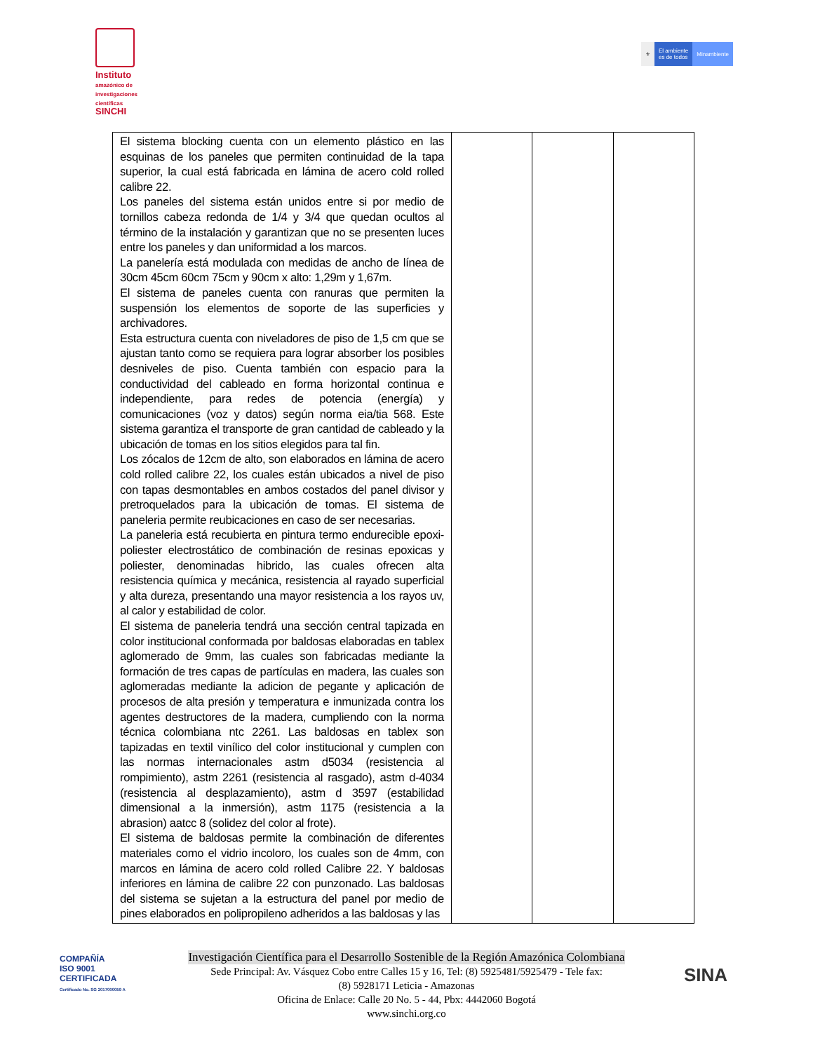Instituto
amazónico de investigaciones científicas
SINCHI
⚜ El ambiente
es de todos
Minambiente
| El sistema blocking cuenta con un elemento plástico en las esquinas de los paneles que permiten continuidad de la tapa superior, la cual está fabricada en lámina de acero cold rolled calibre 22. Los paneles del sistema están unidos entre si por medio de tornillos cabeza redonda de 1/4 y 3/4 que quedan ocultos al término de la instalación y garantizan que no se presenten luces entre los paneles y dan uniformidad a los marcos. La panelería está modulada con medidas de ancho de línea de 30cm 45cm 60cm 75cm y 90cm x alto: 1,29m y 1,67m. El sistema de paneles cuenta con ranuras que permiten la suspensión los elementos de soporte de las superficies y archivadores. Esta estructura cuenta con niveladores de piso de 1,5 cm que se ajustan tanto como se requiera para lograr absorber los posibles desniveles de piso. Cuenta también con espacio para la conductividad del cableado en forma horizontal continua e independiente, para redes de potencia (energía) y comunicaciones (voz y datos) según norma eia/tia 568. Este sistema garantiza el transporte de gran cantidad de cableado y la ubicación de tomas en los sitios elegidos para tal fin. Los zócalos de 12cm de alto, son elaborados en lámina de acero cold rolled calibre 22, los cuales están ubicados a nivel de piso con tapas desmontables en ambos costados del panel divisor y pretroquelados para la ubicación de tomas. El sistema de paneleria permite reubicaciones en caso de ser necesarias. La paneleria está recubierta en pintura termo endurecible epoxi-poliester electrostático de combinación de resinas epoxicas y poliester, denominadas hibrido, las cuales ofrecen alta resistencia química y mecánica, resistencia al rayado superficial y alta dureza, presentando una mayor resistencia a los rayos uv, al calor y estabilidad de color. El sistema de paneleria tendrá una sección central tapizada en color institucional conformada por baldosas elaboradas en tablex aglomerado de 9mm, las cuales son fabricadas mediante la formación de tres capas de partículas en madera, las cuales son aglomeradas mediante la adicion de pegante y aplicación de procesos de alta presión y temperatura e inmunizada contra los agentes destructores de la madera, cumpliendo con la norma técnica colombiana ntc 2261. Las baldosas en tablex son tapizadas en textil vinílico del color institucional y cumplen con las normas internacionales astm d5034 (resistencia al rompimiento), astm 2261 (resistencia al rasgado), astm d-4034 (resistencia al desplazamiento), astm d 3597 (estabilidad dimensional a la inmersión), astm 1175 (resistencia a la abrasion) aatcc 8 (solidez del color al frote). El sistema de baldosas permite la combinación de diferentes materiales como el vidrio incoloro, los cuales son de 4mm, con marcos en lámina de acero cold rolled Calibre 22. Y baldosas inferiores en lámina de calibre 22 con punzonado. Las baldosas del sistema se sujetan a la estructura del panel por medio de pines elaborados en polipropileno adheridos a las baldosas y las | | | |
COMPAÑÍA
ISO 9001
CERTIFICADA
Certificado No. SG 2017000059 A
Investigación Científica para el Desarrollo Sostenible de la Región Amazónica Colombiana
Sede Principal: Av. Vásquez Cobo entre Calles 15 y 16, Tel: (8) 5925481/5925479 - Tele fax:
(8) 5928171 Leticia - Amazonas
Oficina de Enlace: Calle 20 No. 5 - 44, Pbx: 4442060 Bogotá
www.sinchi.org.co
SINA